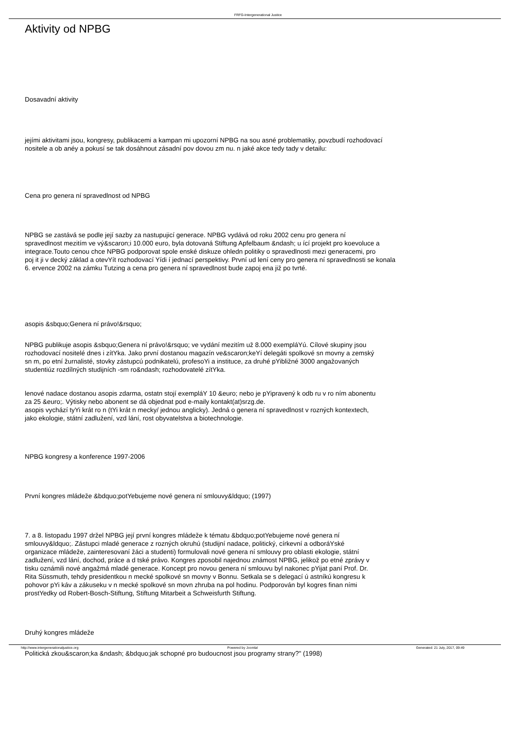FRFG-Intergenerational Justice
Aktivity od NPBG
Dosavadní aktivity
jejími aktivitami jsou, kongresy, publikacemi a kampan mi upozorní NPBG na sou asné problematiky, povzbudí rozhodovací
nositele a ob anéy a pokusí se tak dosáhnout zásadní pov dovou zm nu. n jaké akce tedy tady v detailu:
Cena pro genera ní spravedlnost od NPBG
NPBG se zastává se podle její sazby za nastupujicí generace. NPBG vydává od roku 2002 cenu pro genera ní
spravedlnost mezitím ve vý&scaron;i 10.000 euro, byla dotovaná Stiftung Apfelbaum &ndash; u ící projekt pro koevoluce a
integrace.Touto cenou chce NPBG podporovat spole enské diskuze ohledn politiky o spravedlnosti mezi generacemi, pro
poj it ji v decký základ a otevYít rozhodovací Yídi í jednací perspektivy. První ud lení ceny pro genera ní spravedlnosti se konala
6. ervence 2002 na zámku Tutzing a cena pro genera ní spravedlnost bude zapoj ena již po tvrté.
asopis &sbquo;Genera ní právo!&rsquo;
NPBG publikuje asopis &sbquo;Genera ní právo!&rsquo; ve vydání mezitím už 8.000 exempláYú. Cílové skupiny jsou
rozhodovací nositelé dnes i zítYka. Jako první dostanou magazín ve&scaron;keYí delegáti spolkové sn movny a zemský
sn m, po etní žurnalisté, stovky zástupcú podnikatelú, profesoYi a instituce, za druhé pYibližné 3000 angažovaných
studentiúz rozdílných studijních -sm ro&ndash; rozhodovatelé zítYka.
lenové nadace dostanou asopis zdarma, ostatn stojí exempláY 10 &euro; nebo je pYipravený k odb ru v ro ním abonentu
za 25 &euro;. Výtisky nebo abonent se dá objednat pod e-maily kontakt(at)srzg.de.
asopis vychází tyYi krát ro n (tYi krát n mecky/ jednou anglicky). Jedná o genera ní spravedlnost v rozných kontextech,
jako ekologie, státní zadlužení, vzd lání, rost obyvatelstva a biotechnologie.
NPBG kongresy a konference 1997-2006
První kongres mládeže &bdquo;potYebujeme nové genera ní smlouvy&ldquo; (1997)
7. a 8. listopadu 1997 držel NPBG její první kongres mládeže k tématu &bdquo;potYebujeme nové genera ní
smlouvy&ldquo;. Zástupci mladé generace z rozných okruhú (studijní nadace, politický, církevní a odboráYské
organizace mládeže, zainteresovaní žáci a studenti) formulovali nové genera ní smlouvy pro oblasti ekologie, státní
zadlužení, vzd lání, dochod, práce a d tské právo. Kongres zposobil najednou známost NPBG, jelikož po etné zprávy v
tisku oznámili nové angažmá mladé generace. Koncept pro novou genera ní smlouvu byl nakonec pYijat paní Prof. Dr.
Rita Süssmuth, tehdy presidentkou n mecké spolkové sn movny v Bonnu. Setkala se s delegací ú astníkú kongresu k
pohovor pYi káv a zákuseku v n mecké spolkové sn movn zhruba na pol hodinu. Podporován byl kogres finan ními
prostYedky od Robert-Bosch-Stiftung, Stiftung Mitarbeit a Schweisfurth Stiftung.
Druhý kongres mládeže
Politická zkou&scaron;ka &ndash; &bdquo;jak schopné pro budoucnost jsou programy strany?" (1998)
http://www.intergenerationaljustice.org Powered by Joomla! Generated: 21 July, 2017, 09:49